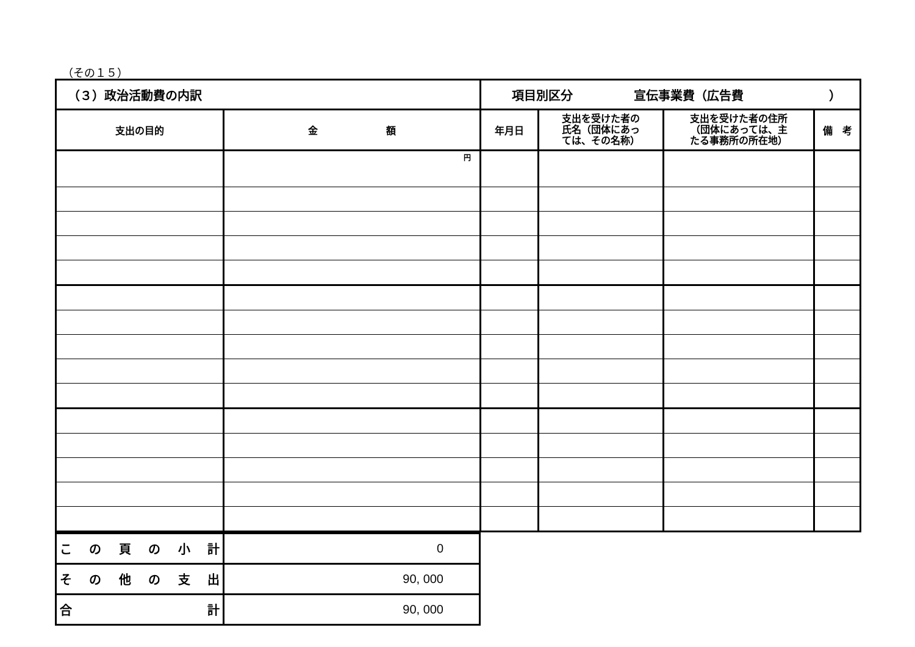（その１５）
| （３）政治活動費の内訳 | | 項目別区分 宣伝事業費（広告費 ） | | | |
| 支出の目的 | 金 額 | 年月日 | 支出を受けた者の 氏名（団体にあっ ては、その名称） | 支出を受けた者の住所 （団体にあっては、主 たる事務所の所在地） | 備 考 |
| | 円 | | | | |
| こ の 頁 の 小 計 | 0 |
| そ の 他 の 支 出 | 90, 000 |
| 合 計 | 90, 000 |